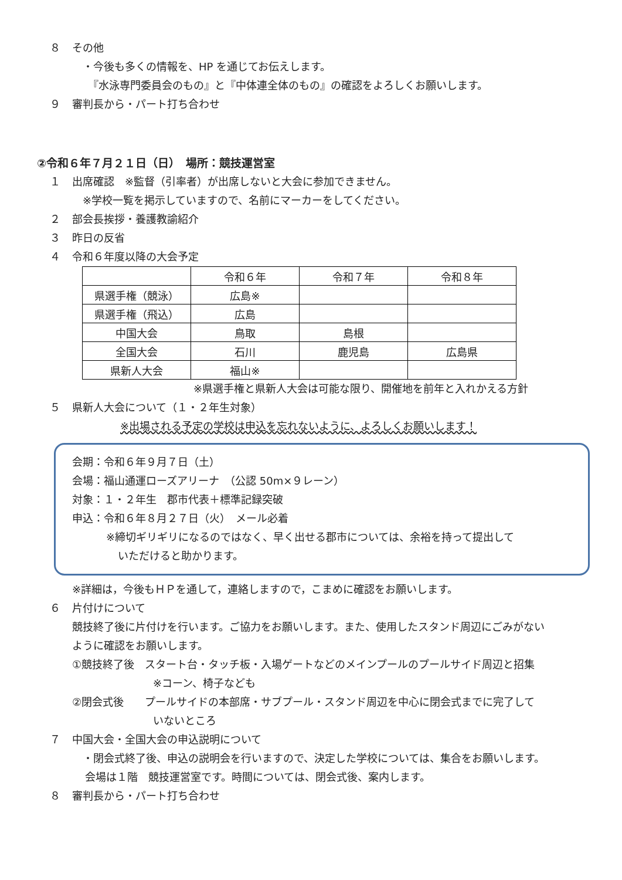８ その他
　・今後も多くの情報を、HP を通じてお伝えします。
　　『水泳専門委員会のもの』と『中体連全体のもの』の確認をよろしくお願いします。
９ 審判長から・パート打ち合わせ
②令和６年７月２１日（日）　場所：競技運営室
１ 出席確認　※監督（引率者）が出席しないと大会に参加できません。
　※学校一覧を掲示していますので、名前にマーカーをしてください。
２ 部会長挨拶・養護教諭紹介
３ 昨日の反省
４ 令和６年度以降の大会予定
| | 令和６年 | 令和７年 | 令和８年 |
| 県選手権（競泳） | 広島※ | | |
| 県選手権（飛込） | 広島 | | |
| 中国大会 | 鳥取 | 島根 | |
| 全国大会 | 石川 | 鹿児島 | 広島県 |
| 県新人大会 | 福山※ | | |
※県選手権と県新人大会は可能な限り、開催地を前年と入れかえる方針
５ 県新人大会について（１・２年生対象）
※出場される予定の学校は申込を忘れないように、よろしくお願いします！
会期：令和６年９月７日（土）
会場：福山通運ローズアリーナ　（公認 50m×９レーン）
対象：１・２年生　郡市代表＋標準記録突破
申込：令和６年８月２７日（火）　メール必着
※締切ギリギリになるのではなく、早く出せる郡市については、余裕を持って提出して
いただけると助かります。
※詳細は，今後もＨＰを通して，連絡しますので，こまめに確認をお願いします。
６ 片付けについて
競技終了後に片付けを行います。ご協力をお願いします。また、使用したスタンド周辺にごみがない
ように確認をお願いします。
①競技終了後　スタート台・タッチ板・入場ゲートなどのメインプールのプールサイド周辺と招集
※コーン、椅子なども
②閉会式後　　プールサイドの本部席・サブプール・スタンド周辺を中心に閉会式までに完了して
いないところ
７ 中国大会・全国大会の申込説明について
　・閉会式終了後、申込の説明会を行いますので、決定した学校については、集合をお願いします。
会場は１階　競技運営室です。時間については、閉会式後、案内します。
８ 審判長から・パート打ち合わせ